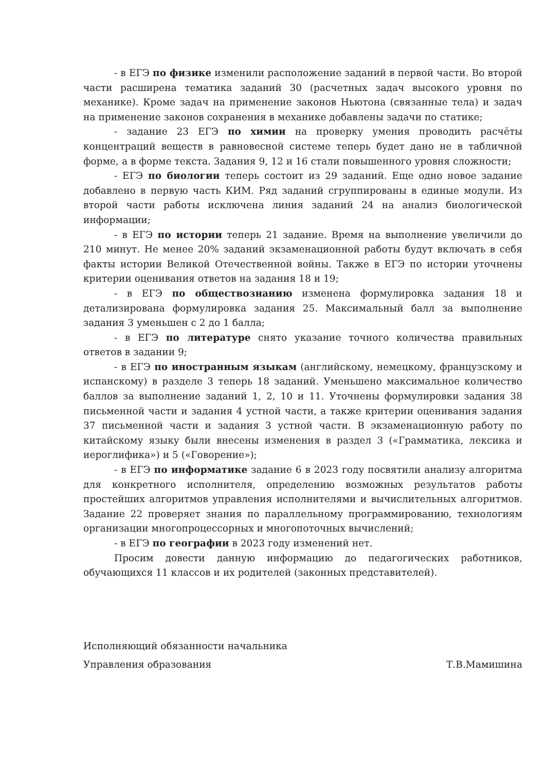- в ЕГЭ по физике изменили расположение заданий в первой части. Во второй части расширена тематика заданий 30 (расчетных задач высокого уровня по механике). Кроме задач на применение законов Ньютона (связанные тела) и задач на применение законов сохранения в механике добавлены задачи по статике;
- задание 23 ЕГЭ по химии на проверку умения проводить расчёты концентраций веществ в равновесной системе теперь будет дано не в табличной форме, а в форме текста. Задания 9, 12 и 16 стали повышенного уровня сложности;
- ЕГЭ по биологии теперь состоит из 29 заданий. Еще одно новое задание добавлено в первую часть КИМ. Ряд заданий сгруппированы в единые модули. Из второй части работы исключена линия заданий 24 на анализ биологической информации;
- в ЕГЭ по истории теперь 21 задание. Время на выполнение увеличили до 210 минут. Не менее 20% заданий экзаменационной работы будут включать в себя факты истории Великой Отечественной войны. Также в ЕГЭ по истории уточнены критерии оценивания ответов на задания 18 и 19;
- в ЕГЭ по обществознанию изменена формулировка задания 18 и детализирована формулировка задания 25. Максимальный балл за выполнение задания 3 уменьшен с 2 до 1 балла;
- в ЕГЭ по литературе снято указание точного количества правильных ответов в задании 9;
- в ЕГЭ по иностранным языкам (английскому, немецкому, французскому и испанскому) в разделе 3 теперь 18 заданий. Уменьшено максимальное количество баллов за выполнение заданий 1, 2, 10 и 11. Уточнены формулировки задания 38 письменной части и задания 4 устной части, а также критерии оценивания задания 37 письменной части и задания 3 устной части. В экзаменационную работу по китайскому языку были внесены изменения в раздел 3 («Грамматика, лексика и иероглифика») и 5 («Говорение»);
- в ЕГЭ по информатике задание 6 в 2023 году посвятили анализу алгоритма для конкретного исполнителя, определению возможных результатов работы простейших алгоритмов управления исполнителями и вычислительных алгоритмов. Задание 22 проверяет знания по параллельному программированию, технологиям организации многопроцессорных и многопоточных вычислений;
- в ЕГЭ по географии в 2023 году изменений нет.
Просим довести данную информацию до педагогических работников, обучающихся 11 классов и их родителей (законных представителей).
Исполняющий обязанности начальника
Управления образования
Т.В.Мамишина